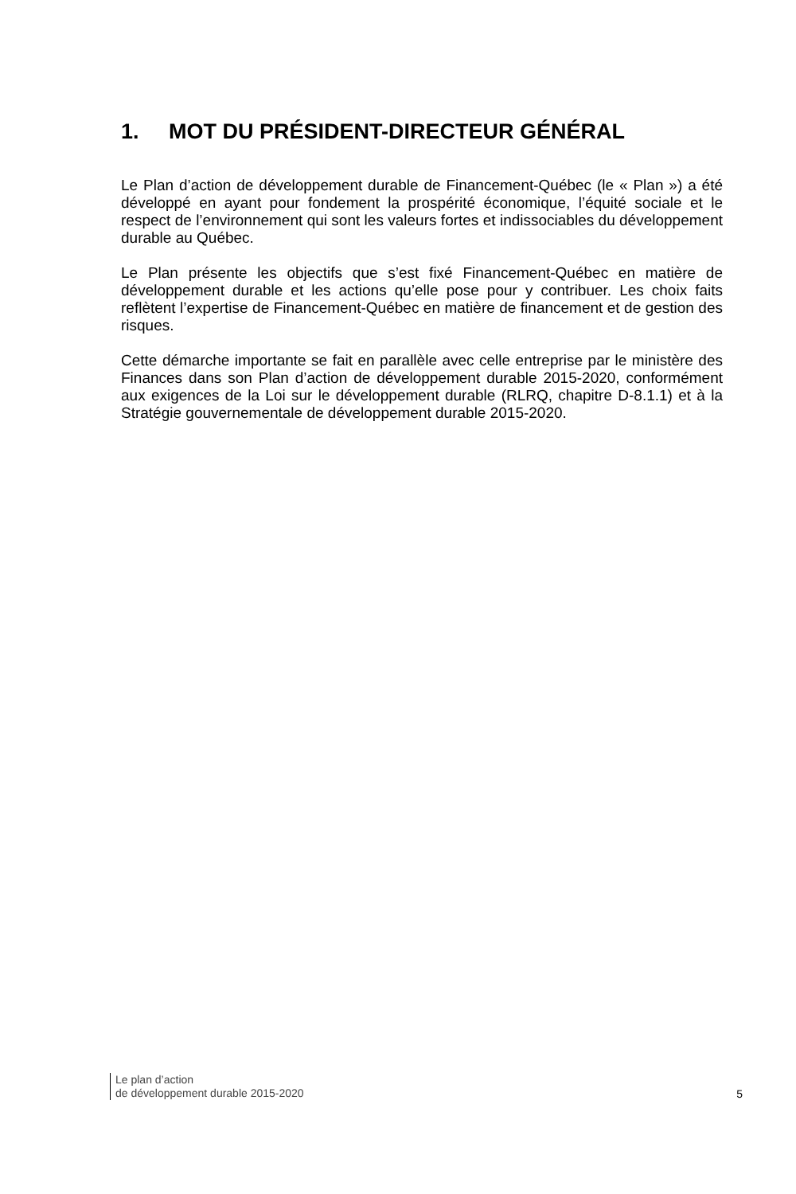1. MOT DU PRÉSIDENT-DIRECTEUR GÉNÉRAL
Le Plan d’action de développement durable de Financement-Québec (le « Plan ») a été développé en ayant pour fondement la prospérité économique, l’équité sociale et le respect de l’environnement qui sont les valeurs fortes et indissociables du développement durable au Québec.
Le Plan présente les objectifs que s’est fixé Financement-Québec en matière de développement durable et les actions qu’elle pose pour y contribuer. Les choix faits reflètent l’expertise de Financement-Québec en matière de financement et de gestion des risques.
Cette démarche importante se fait en parallèle avec celle entreprise par le ministère des Finances dans son Plan d’action de développement durable 2015-2020, conformément aux exigences de la Loi sur le développement durable (RLRQ, chapitre D-8.1.1) et à la Stratégie gouvernementale de développement durable 2015-2020.
Le plan d’action
de développement durable 2015-2020
5